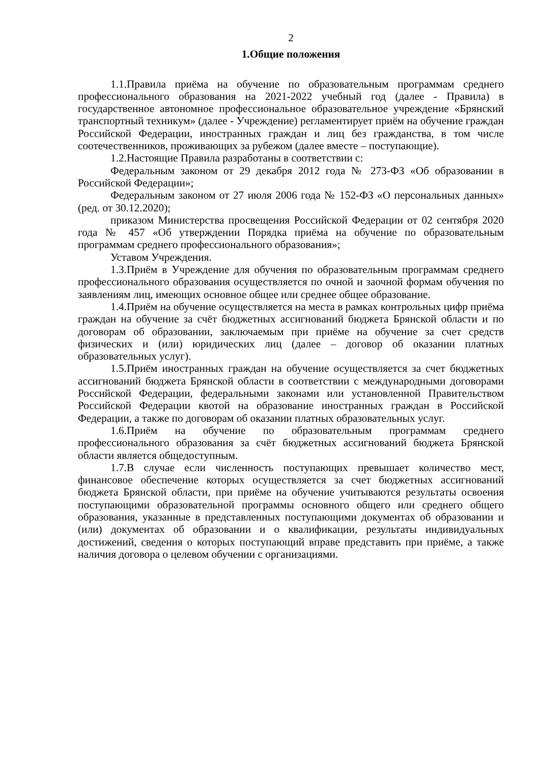2
1.Общие положения
1.1.Правила приёма на обучение по образовательным программам среднего профессионального образования на 2021-2022 учебный год (далее - Правила) в государственное автономное профессиональное образовательное учреждение «Брянский транспортный техникум» (далее - Учреждение) регламентирует приём на обучение граждан Российской Федерации, иностранных граждан и лиц без гражданства, в том числе соотечественников, проживающих за рубежом (далее вместе – поступающие).
1.2.Настоящие Правила разработаны в соответствии с:
Федеральным законом от 29 декабря 2012 года № 273-ФЗ «Об образовании в Российской Федерации»;
Федеральным законом от 27 июля 2006 года № 152-ФЗ «О персональных данных» (ред. от 30.12.2020);
приказом Министерства просвещения Российской Федерации от 02 сентября 2020 года № 457 «Об утверждении Порядка приёма на обучение по образовательным программам среднего профессионального образования»;
Уставом Учреждения.
1.3.Приём в Учреждение для обучения по образовательным программам среднего профессионального образования осуществляется по очной и заочной формам обучения по заявлениям лиц, имеющих основное общее или среднее общее образование.
1.4.Приём на обучение осуществляется на места в рамках контрольных цифр приёма граждан на обучение за счёт бюджетных ассигнований бюджета Брянской области и по договорам об образовании, заключаемым при приёме на обучение за счет средств физических и (или) юридических лиц (далее – договор об оказании платных образовательных услуг).
1.5.Приём иностранных граждан на обучение осуществляется за счет бюджетных ассигнований бюджета Брянской области в соответствии с международными договорами Российской Федерации, федеральными законами или установленной Правительством Российской Федерации квотой на образование иностранных граждан в Российской Федерации, а также по договорам об оказании платных образовательных услуг.
1.6.Приём на обучение по образовательным программам среднего профессионального образования за счёт бюджетных ассигнований бюджета Брянской области является общедоступным.
1.7.В случае если численность поступающих превышает количество мест, финансовое обеспечение которых осуществляется за счет бюджетных ассигнований бюджета Брянской области, при приёме на обучение учитываются результаты освоения поступающими образовательной программы основного общего или среднего общего образования, указанные в представленных поступающими документах об образовании и (или) документах об образовании и о квалификации, результаты индивидуальных достижений, сведения о которых поступающий вправе представить при приёме, а также наличия договора о целевом обучении с организациями.